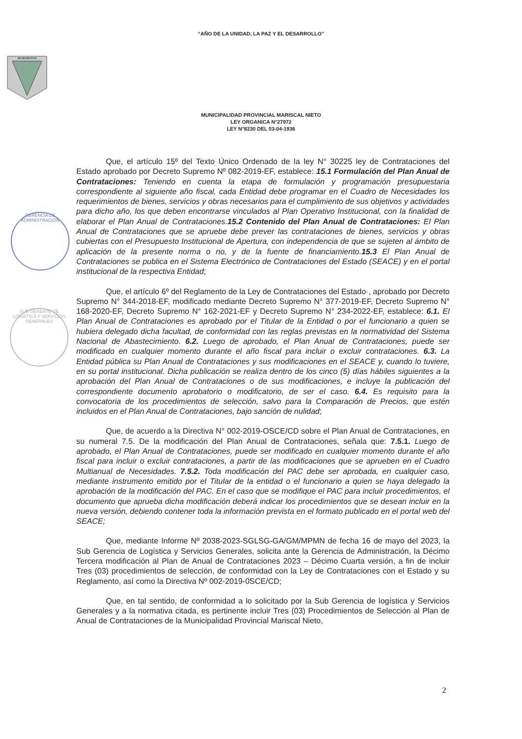“AÑO DE LA UNIDAD, LA PAZ Y EL DESARROLLO”
BENEMERITA
MUNICIPALIDAD PROVINCIAL MARISCAL NIETO
LEY ORGANICA N°27972
LEY N°8230 DEL 03-04-1936
GERENCIA DE ADMINISTRACIÓN
SUB GERENTE DE LOGISTICA Y SERVICIOS GENERALES
Que, el artículo 15º del Texto Único Ordenado de la ley N° 30225 ley de Contrataciones del Estado aprobado por Decreto Supremo Nº 082-2019-EF, establece: 15.1 Formulación del Plan Anual de Contrataciones: Teniendo en cuenta la etapa de formulación y programación presupuestaria correspondiente al siguiente año fiscal, cada Entidad debe programar en el Cuadro de Necesidades los requerimientos de bienes, servicios y obras necesarios para el cumplimiento de sus objetivos y actividades para dicho año, los que deben encontrarse vinculados al Plan Operativo Institucional, con la finalidad de elaborar el Plan Anual de Contrataciones.15.2 Contenido del Plan Anual de Contrataciones: El Plan Anual de Contrataciones que se apruebe debe prever las contrataciones de bienes, servicios y obras cubiertas con el Presupuesto Institucional de Apertura, con independencia de que se sujeten al ámbito de aplicación de la presente norma o no, y de la fuente de financiamiento.15.3 El Plan Anual de Contrataciones se publica en el Sistema Electrónico de Contrataciones del Estado (SEACE) y en el portal institucional de la respectiva Entidad;
Que, el artículo 6º del Reglamento de la Ley de Contrataciones del Estado·, aprobado por Decreto Supremo N° 344-2018-EF, modificado mediante Decreto Supremo N° 377-2019-EF, Decreto Supremo N° 168-2020-EF, Decreto Supremo N° 162-2021-EF y Decreto Supremo N° 234-2022-EF, establece: 6.1. El Plan Anual de Contrataciones es aprobado por el Titular de la Entidad o por el funcionario a quien se hubiera delegado dicha facultad, de conformidad con las reglas previstas en la normatividad del Sistema Nacional de Abastecimiento. 6.2. Luego de aprobado, el Plan Anual de Contrataciones, puede ser modificado en cualquier momento durante el año fiscal para incluir o excluir contrataciones. 6.3. La Entidad pública su Plan Anual de Contrataciones y sus modificaciones en el SEACE y, cuando lo tuviere, en su portal institucional. Dicha publicación se realiza dentro de los cinco (5) días hábiles siguientes a la aprobación del Plan Anual de Contrataciones o de sus modificaciones, e incluye la publicación del correspondiente documento aprobatorio o modificatorio, de ser el caso. 6.4. Es requisito para la convocatoria de los procedimientos de selección, salvo para la Comparación de Precios, que estén incluidos en el Plan Anual de Contrataciones, bajo sanción de nulidad;
Que, de acuerdo a la Directiva N° 002-2019-OSCE/CD sobre el Plan Anual de Contrataciones, en su numeral 7.5. De la modificación del Plan Anual de Contrataciones, señala que: 7.5.1. Luego de aprobado, el Plan Anual de Contrataciones, puede ser modificado en cualquier momento durante el año fiscal para incluir o excluir contrataciones, a partir de las modificaciones que se aprueben en el Cuadro Multianual de Necesidades. 7.5.2. Toda modificación del PAC debe ser aprobada, en cualquier caso, mediante instrumento emitido por el Titular de la entidad o el funcionario a quien se haya delegado la aprobación de la modificación del PAC. En el caso que se modifique el PAC para incluir procedimientos, el documento que aprueba dicha modificación deberá indicar los procedimientos que se desean incluir en la nueva versión, debiendo contener toda la información prevista en el formato publicado en el portal web del SEACE;
Que, mediante Informe Nº 2038-2023-SGLSG-GA/GM/MPMN de fecha 16 de mayo del 2023, la Sub Gerencia de Logística y Servicios Generales, solicita ante la Gerencia de Administración, la Décimo Tercera modificación al Plan de Anual de Contrataciones 2023 – Décimo Cuarta versión, a fin de incluir Tres (03) procedimientos de selección, de conformidad con la Ley de Contrataciones con el Estado y su Reglamento, así como la Directiva Nº 002-2019-0SCE/CD;
Que, en tal sentido, de conformidad a lo solicitado por la Sub Gerencia de logística y Servicios Generales y a la normativa citada, es pertinente incluir Tres (03) Procedimientos de Selección al Plan de Anual de Contrataciones de la Municipalidad Provincial Mariscal Nieto,
2